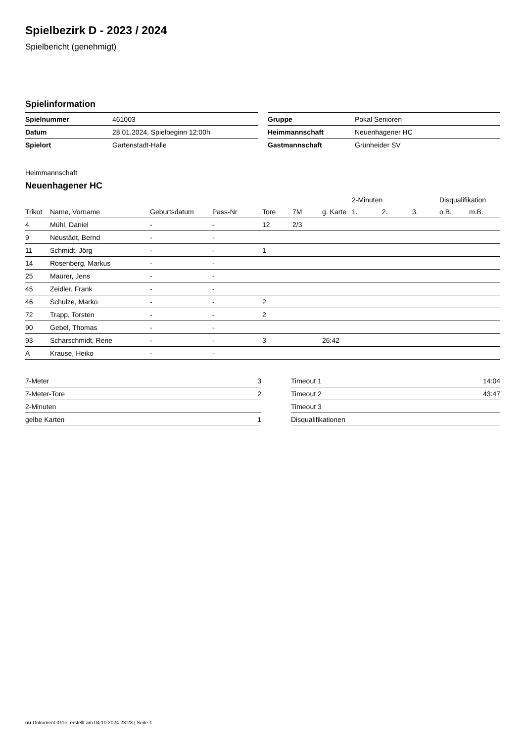Spielbezirk D - 2023 / 2024
Spielbericht (genehmigt)
Spielinformation
| Spielnummer | 461003 |
| Datum | 28.01.2024, Spielbeginn 12:00h |
| Spielort | Gartenstadt-Halle |
| Gruppe | Pokal Senioren |
| Heimmannschaft | Neuenhagener HC |
| Gastmannschaft | Grünheider SV |
Heimmannschaft
Neuenhagener HC
| | | | | | | | 2-Minuten | | | Disqualifikation | |
| --- | --- | --- | --- | --- | --- | --- | --- | --- | --- | --- | --- |
| Trikot | Name, Vorname | Geburtsdatum | Pass-Nr | Tore | 7M | g. Karte | 1. | 2. | 3. | o.B. | m.B. |
| 4 | Mühl, Daniel | - | - | 12 | 2/3 | | | | | | |
| 9 | Neustädt, Bernd | - | - | | | | | | | | |
| 11 | Schmidt, Jörg | - | - | 1 | | | | | | | |
| 14 | Rosenberg, Markus | - | - | | | | | | | | |
| 25 | Maurer, Jens | - | - | | | | | | | | |
| 45 | Zeidler, Frank | - | - | | | | | | | | |
| 46 | Schulze, Marko | - | - | 2 | | | | | | | |
| 72 | Trapp, Torsten | - | - | 2 | | | | | | | |
| 90 | Gebel, Thomas | - | - | | | | | | | | |
| 93 | Scharschmidt, Rene | - | - | 3 | | 26:42 | | | | | |
| A | Krause, Heiko | - | - | | | | | | | | |
| 7-Meter | 3 |
| 7-Meter-Tore | 2 |
| 2-Minuten | |
| gelbe Karten | 1 |
| Timeout 1 | 14:04 |
| Timeout 2 | 43:47 |
| Timeout 3 | |
| Disqualifikationen | |
nu.Dokument 011e, erstellt am 04.10.2024 23:23 | Seite 1